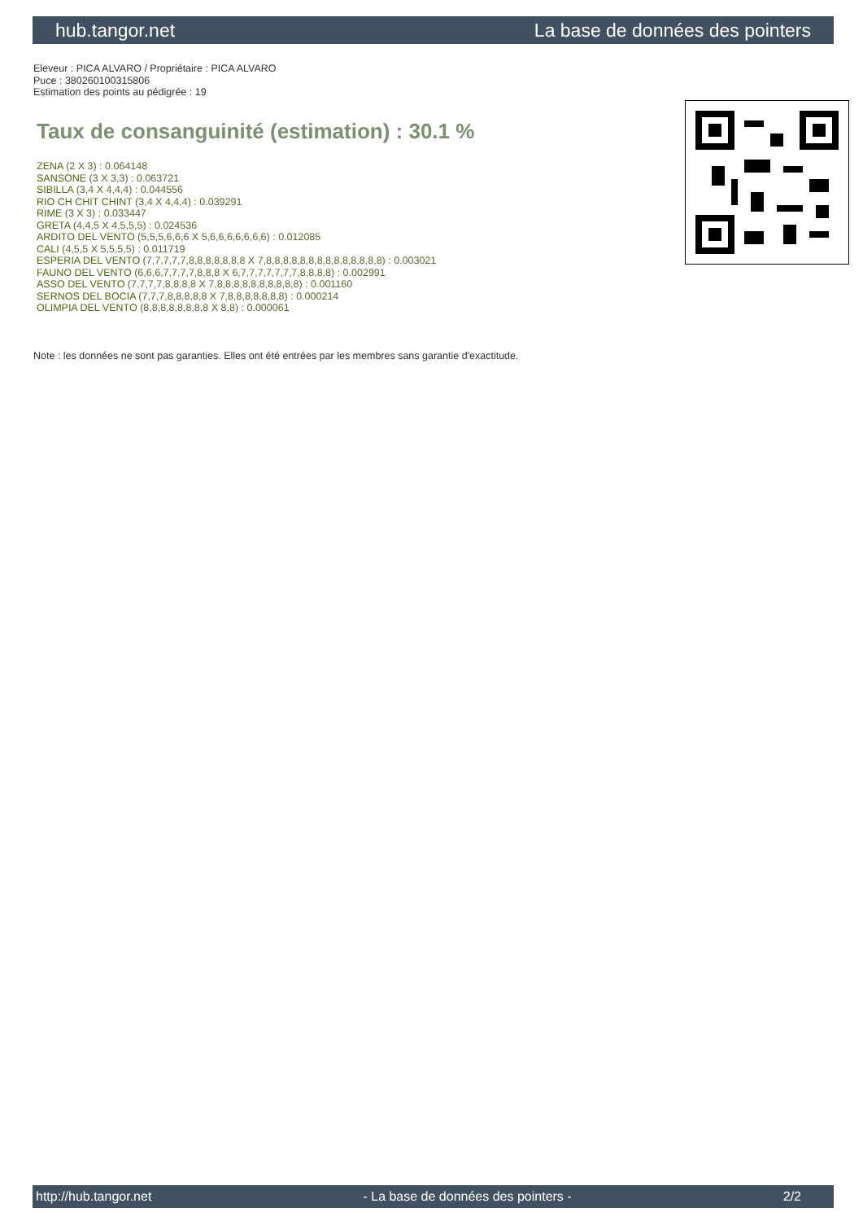hub.tangor.net La base de données des pointers
Eleveur : PICA ALVARO / Propriétaire : PICA ALVARO
Puce : 380260100315806
Estimation des points au pédigrée : 19
Taux de consanguinité (estimation) : 30.1 %
ZENA (2 X 3) : 0.064148
SANSONE (3 X 3,3) : 0.063721
SIBILLA (3,4 X 4,4,4) : 0.044556
RIO CH CHIT CHINT (3,4 X 4,4,4) : 0.039291
RIME (3 X 3) : 0.033447
GRETA (4,4,5 X 4,5,5,5) : 0.024536
ARDITO DEL VENTO (5,5,5,6,6,6 X 5,6,6,6,6,6,6,6) : 0.012085
CALI (4,5,5 X 5,5,5,5) : 0.011719
ESPERIA DEL VENTO (7,7,7,7,7,8,8,8,8,8,8,8 X 7,8,8,8,8,8,8,8,8,8,8,8,8,8,8) : 0.003021
FAUNO DEL VENTO (6,6,6,7,7,7,7,8,8,8 X 6,7,7,7,7,7,7,7,8,8,8,8) : 0.002991
ASSO DEL VENTO (7,7,7,7,8,8,8,8 X 7,8,8,8,8,8,8,8,8,8,8) : 0.001160
SERNOS DEL BOCIA (7,7,7,8,8,8,8,8 X 7,8,8,8,8,8,8,8) : 0.000214
OLIMPIA DEL VENTO (8,8,8,8,8,8,8,8 X 8,8) : 0.000061
Note : les données ne sont pas garanties. Elles ont été entrées par les membres sans garantie d'exactitude.
http://hub.tangor.net - La base de données des pointers - 2/2